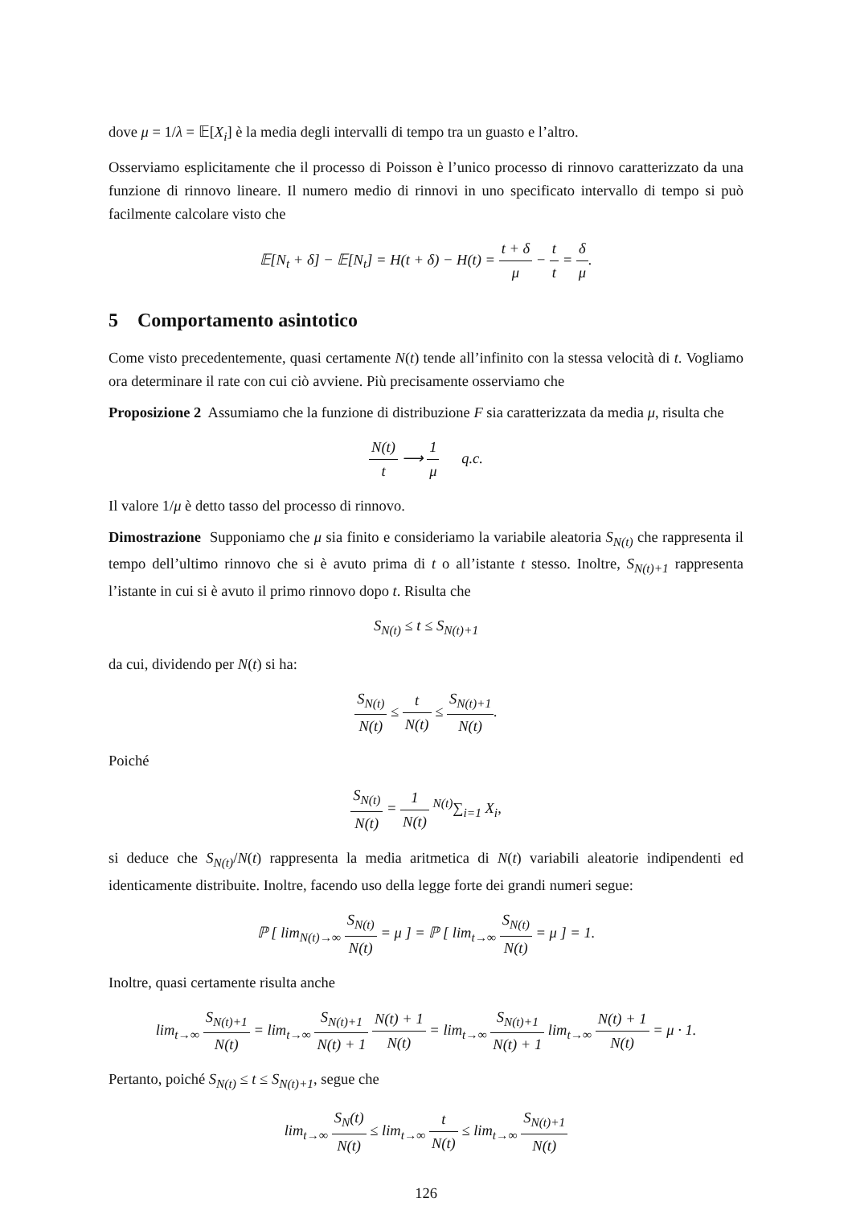dove μ = 1/λ = 𝔼[X<sub>i</sub>] è la media degli intervalli di tempo tra un guasto e l’altro.
Osserviamo esplicitamente che il processo di Poisson è l’unico processo di rinnovo caratterizzato da una funzione di rinnovo lineare. Il numero medio di rinnovi in uno specificato intervallo di tempo si può facilmente calcolare visto che
𝔼[N<sub>t</sub> + δ] − 𝔼[N<sub>t</sub>] = H(t + δ) − H(t) = t + δ μ − t t = δ μ.
5 Comportamento asintotico
Come visto precedentemente, quasi certamente N(t) tende all’infinito con la stessa velocità di t. Vogliamo ora determinare il rate con cui ciò avviene. Più precisamente osserviamo che
Proposizione 2 Assumiamo che la funzione di distribuzione F sia caratterizzata da media μ, risulta che
N(t) t ⟶ 1 μ q.c.
Il valore 1/μ è detto tasso del processo di rinnovo.
Dimostrazione Supponiamo che μ sia finito e consideriamo la variabile aleatoria S<sub>N(t)</sub> che rappresenta il tempo dell’ultimo rinnovo che si è avuto prima di t o all’istante t stesso. Inoltre, S<sub>N(t)+1</sub> rappresenta l’istante in cui si è avuto il primo rinnovo dopo t. Risulta che
S<sub>N(t)</sub> ≤ t ≤ S<sub>N(t)+1</sub>
da cui, dividendo per N(t) si ha:
S<sub>N(t)</sub> N(t) ≤ t N(t) ≤ S<sub>N(t)+1</sub> N(t).
Poiché
S<sub>N(t)</sub> N(t) = 1 N(t) <sup>N(t)</sup>∑<sub>i=1</sub> X<sub>i</sub>,
si deduce che S<sub>N(t)</sub>/N(t) rappresenta la media aritmetica di N(t) variabili aleatorie indipendenti ed identicamente distribuite. Inoltre, facendo uso della legge forte dei grandi numeri segue:
ℙ [ lim<sub>N(t)→∞</sub> S<sub>N(t)</sub> N(t) = μ ] = ℙ [ lim<sub>t→∞</sub> S<sub>N(t)</sub> N(t) = μ ] = 1.
Inoltre, quasi certamente risulta anche
lim<sub>t→∞</sub> S<sub>N(t)+1</sub> N(t) = lim<sub>t→∞</sub> S<sub>N(t)+1</sub> N(t) + 1 N(t) + 1 N(t) = lim<sub>t→∞</sub> S<sub>N(t)+1</sub> N(t) + 1 lim<sub>t→∞</sub> N(t) + 1 N(t) = μ · 1.
Pertanto, poiché S<sub>N(t)</sub> ≤ t ≤ S<sub>N(t)+1</sub>, segue che
lim<sub>t→∞</sub> S<sub>N</sub>(t) N(t) ≤ lim<sub>t→∞</sub> t N(t) ≤ lim<sub>t→∞</sub> S<sub>N(t)+1</sub> N(t)
126